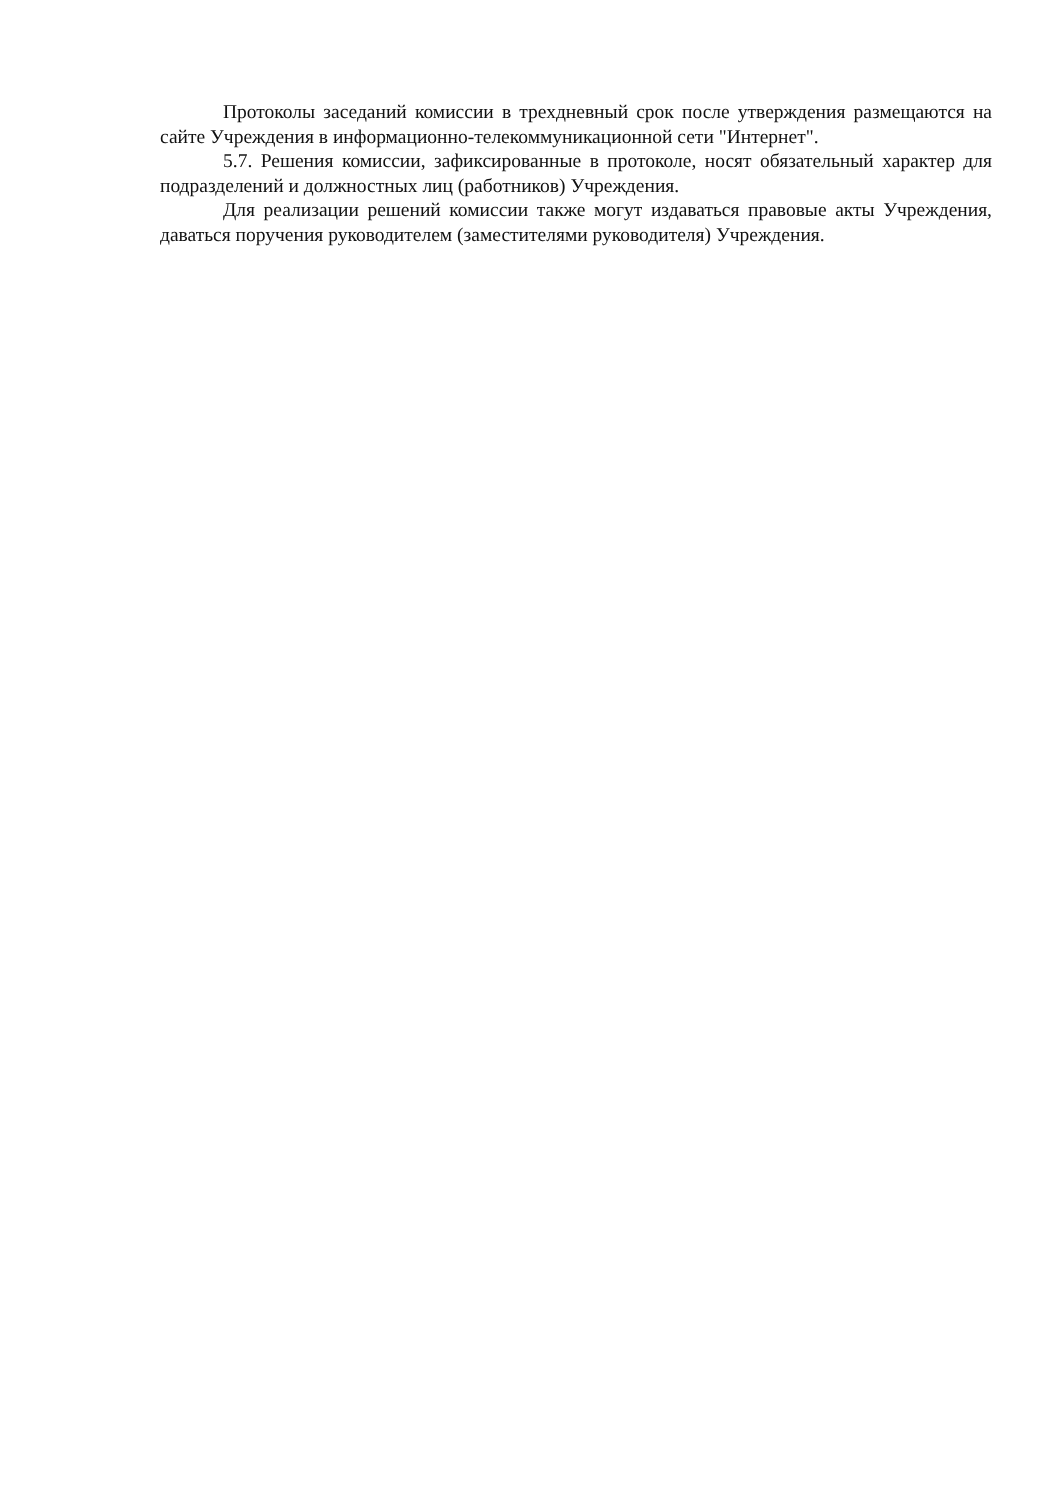Протоколы заседаний комиссии в трехдневный срок после утверждения размещаются на сайте Учреждения в информационно-телекоммуникационной сети "Интернет".
5.7. Решения комиссии, зафиксированные в протоколе, носят обязательный характер для подразделений и должностных лиц (работников) Учреждения.
Для реализации решений комиссии также могут издаваться правовые акты Учреждения, даваться поручения руководителем (заместителями руководителя) Учреждения.